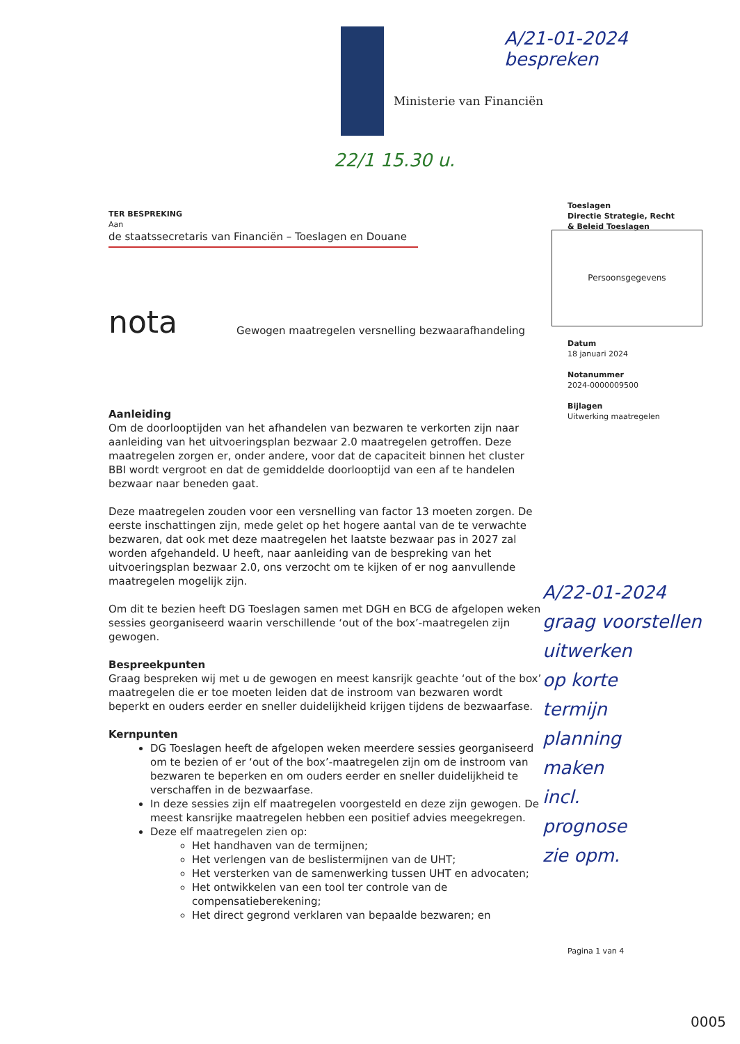Ministerie van Financiën
A/21-01-2024
bespreken
22/1 15.30 u.
Toeslagen
Directie Strategie, Recht
& Beleid Toeslagen
Persoonsgegevens
Datum
18 januari 2024
Notanummer
2024-0000009500
Bijlagen
Uitwerking maatregelen
TER BESPREKING
Aan
de staatssecretaris van Financiën – Toeslagen en Douane
nota Gewogen maatregelen versnelling bezwaarafhandeling
Aanleiding
Om de doorlooptijden van het afhandelen van bezwaren te verkorten zijn naar aanleiding van het uitvoeringsplan bezwaar 2.0 maatregelen getroffen. Deze maatregelen zorgen er, onder andere, voor dat de capaciteit binnen het cluster BBI wordt vergroot en dat de gemiddelde doorlooptijd van een af te handelen bezwaar naar beneden gaat.
Deze maatregelen zouden voor een versnelling van factor 13 moeten zorgen. De eerste inschattingen zijn, mede gelet op het hogere aantal van de te verwachte bezwaren, dat ook met deze maatregelen het laatste bezwaar pas in 2027 zal worden afgehandeld. U heeft, naar aanleiding van de bespreking van het uitvoeringsplan bezwaar 2.0, ons verzocht om te kijken of er nog aanvullende maatregelen mogelijk zijn.
Om dit te bezien heeft DG Toeslagen samen met DGH en BCG de afgelopen weken sessies georganiseerd waarin verschillende ‘out of the box’-maatregelen zijn gewogen.
Bespreekpunten
Graag bespreken wij met u de gewogen en meest kansrijk geachte ‘out of the box’ maatregelen die er toe moeten leiden dat de instroom van bezwaren wordt beperkt en ouders eerder en sneller duidelijkheid krijgen tijdens de bezwaarfase.
Kernpunten
DG Toeslagen heeft de afgelopen weken meerdere sessies georganiseerd om te bezien of er ‘out of the box’-maatregelen zijn om de instroom van bezwaren te beperken en om ouders eerder en sneller duidelijkheid te verschaffen in de bezwaarfase.
In deze sessies zijn elf maatregelen voorgesteld en deze zijn gewogen. De meest kansrijke maatregelen hebben een positief advies meegekregen.
Deze elf maatregelen zien op:
Het handhaven van de termijnen;
Het verlengen van de beslistermijnen van de UHT;
Het versterken van de samenwerking tussen UHT en advocaten;
Het ontwikkelen van een tool ter controle van de compensatieberekening;
Het direct gegrond verklaren van bepaalde bezwaren; en
A/22-01-2024
graag voorstellen
uitwerken
op korte
termijn
planning
maken
incl.
prognose
zie opm.
Pagina 1 van 4
0005